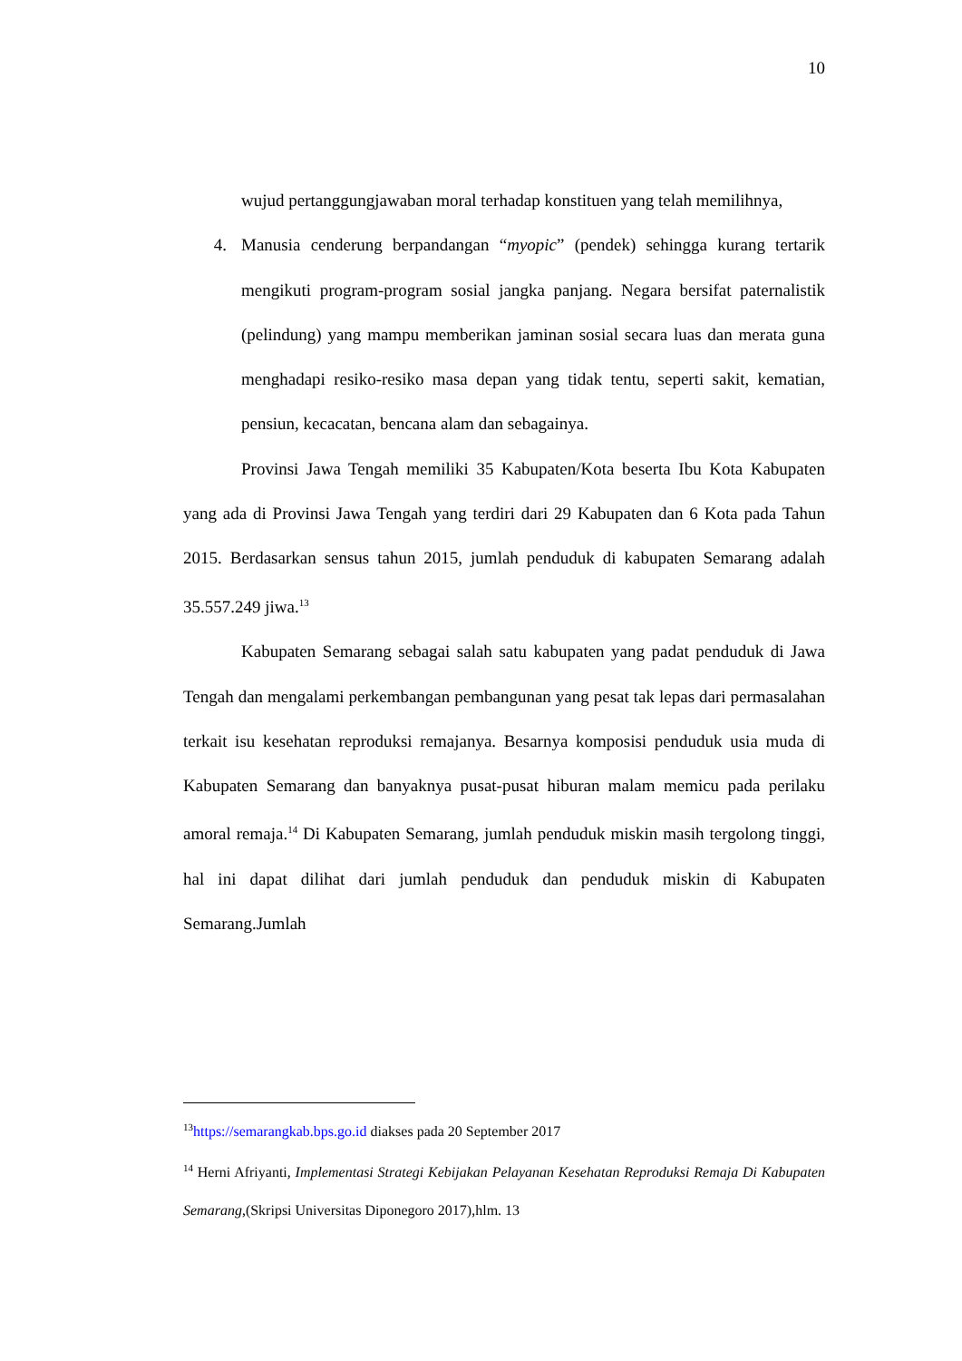10
wujud pertanggungjawaban moral terhadap konstituen yang telah memilihnya,
4. Manusia cenderung berpandangan “myopic” (pendek) sehingga kurang tertarik mengikuti program-program sosial jangka panjang. Negara bersifat paternalistik (pelindung) yang mampu memberikan jaminan sosial secara luas dan merata guna menghadapi resiko-resiko masa depan yang tidak tentu, seperti sakit, kematian, pensiun, kecacatan, bencana alam dan sebagainya.
Provinsi Jawa Tengah memiliki 35 Kabupaten/Kota beserta Ibu Kota Kabupaten yang ada di Provinsi Jawa Tengah yang terdiri dari 29 Kabupaten dan 6 Kota pada Tahun 2015. Berdasarkan sensus tahun 2015, jumlah penduduk di kabupaten Semarang adalah 35.557.249 jiwa.<sup>13</sup>
Kabupaten Semarang sebagai salah satu kabupaten yang padat penduduk di Jawa Tengah dan mengalami perkembangan pembangunan yang pesat tak lepas dari permasalahan terkait isu kesehatan reproduksi remajanya. Besarnya komposisi penduduk usia muda di Kabupaten Semarang dan banyaknya pusat-pusat hiburan malam memicu pada perilaku amoral remaja.<sup>14</sup> Di Kabupaten Semarang, jumlah penduduk miskin masih tergolong tinggi, hal ini dapat dilihat dari jumlah penduduk dan penduduk miskin di Kabupaten Semarang.Jumlah
<sup>13</sup> https://semarangkab.bps.go.id diakses pada 20 September 2017
<sup>14</sup> Herni Afriyanti, Implementasi Strategi Kebijakan Pelayanan Kesehatan Reproduksi Remaja Di Kabupaten Semarang,(Skripsi Universitas Diponegoro 2017),hlm. 13